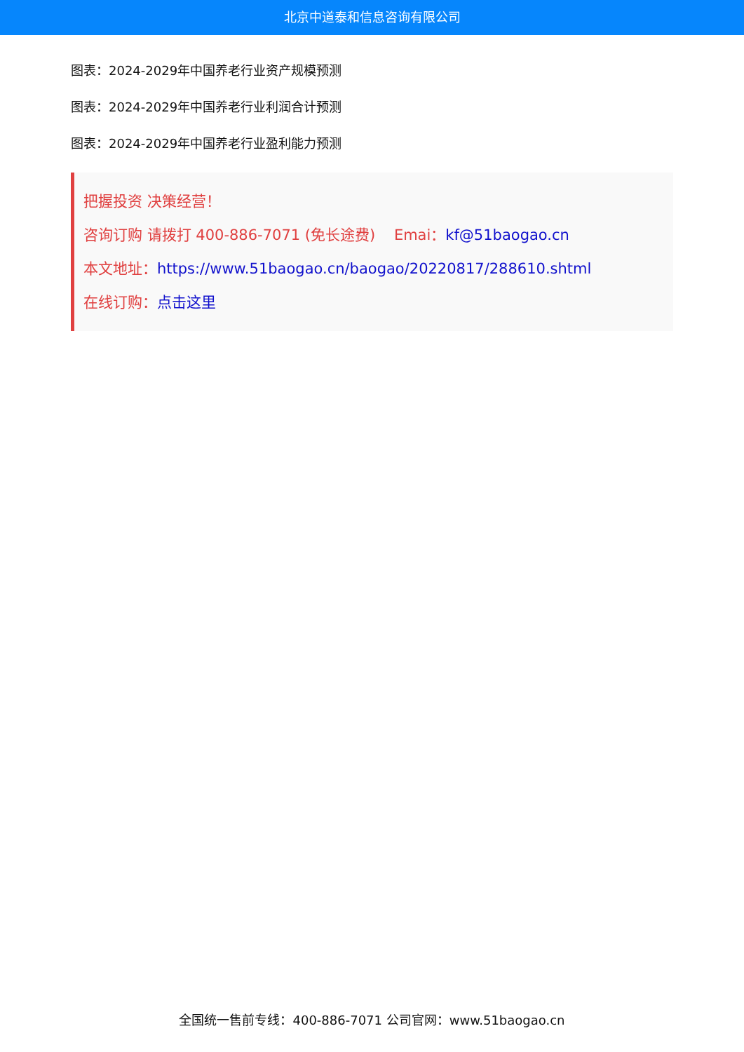北京中道泰和信息咨询有限公司
图表：2024-2029年中国养老行业资产规模预测
图表：2024-2029年中国养老行业利润合计预测
图表：2024-2029年中国养老行业盈利能力预测
把握投资 决策经营！
咨询订购 请拨打 400-886-7071 (免长途费) Emai：kf@51baogao.cn
本文地址：https://www.51baogao.cn/baogao/20220817/288610.shtml
在线订购：点击这里
全国统一售前专线：400-886-7071 公司官网：www.51baogao.cn